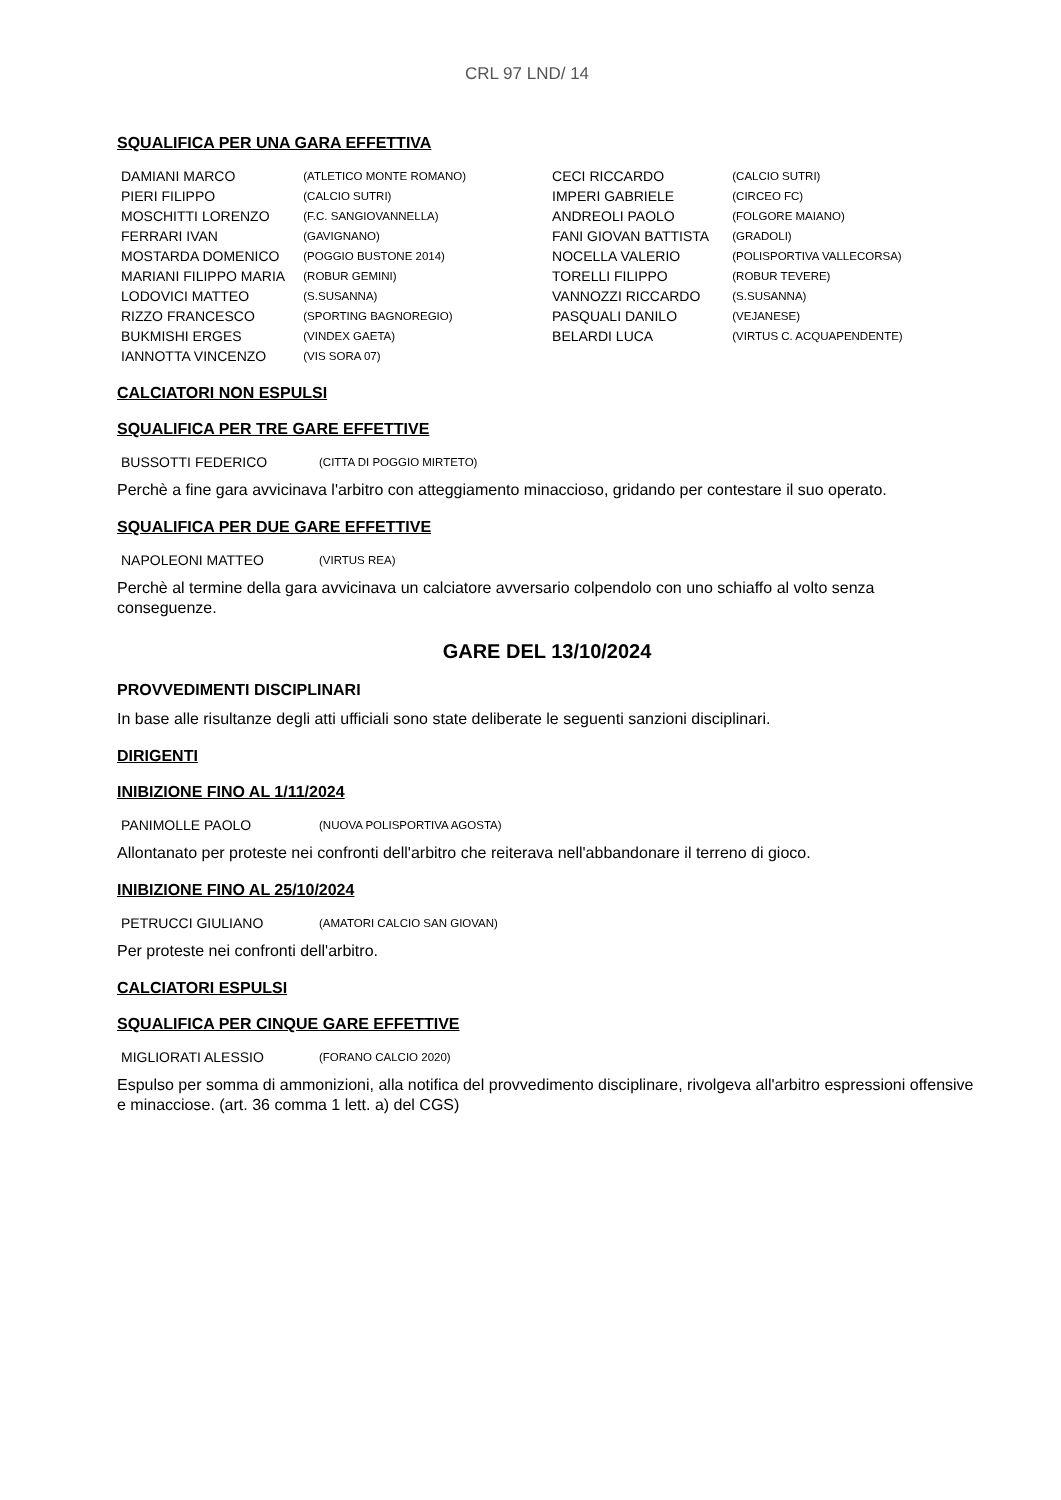CRL 97 LND/ 14
SQUALIFICA PER UNA GARA EFFETTIVA
| DAMIANI MARCO | (ATLETICO MONTE ROMANO) | CECI RICCARDO | (CALCIO SUTRI) |
| PIERI FILIPPO | (CALCIO SUTRI) | IMPERI GABRIELE | (CIRCEO FC) |
| MOSCHITTI LORENZO | (F.C. SANGIOVANNELLA) | ANDREOLI PAOLO | (FOLGORE MAIANO) |
| FERRARI IVAN | (GAVIGNANO) | FANI GIOVAN BATTISTA | (GRADOLI) |
| MOSTARDA DOMENICO | (POGGIO BUSTONE 2014) | NOCELLA VALERIO | (POLISPORTIVA VALLECORSA) |
| MARIANI FILIPPO MARIA | (ROBUR GEMINI) | TORELLI FILIPPO | (ROBUR TEVERE) |
| LODOVICI MATTEO | (S.SUSANNA) | VANNOZZI RICCARDO | (S.SUSANNA) |
| RIZZO FRANCESCO | (SPORTING BAGNOREGIO) | PASQUALI DANILO | (VEJANESE) |
| BUKMISHI ERGES | (VINDEX GAETA) | BELARDI LUCA | (VIRTUS C. ACQUAPENDENTE) |
| IANNOTTA VINCENZO | (VIS SORA 07) | | |
CALCIATORI NON ESPULSI
SQUALIFICA PER TRE GARE EFFETTIVE
| BUSSOTTI FEDERICO | (CITTA DI POGGIO MIRTETO) |
Perchè a fine gara avvicinava l'arbitro con atteggiamento minaccioso, gridando per contestare il suo operato.
SQUALIFICA PER DUE GARE EFFETTIVE
| NAPOLEONI MATTEO | (VIRTUS REA) |
Perchè al termine della gara avvicinava un calciatore avversario colpendolo con uno schiaffo al volto senza conseguenze.
GARE DEL 13/10/2024
PROVVEDIMENTI DISCIPLINARI
In base alle risultanze degli atti ufficiali sono state deliberate le seguenti sanzioni disciplinari.
DIRIGENTI
INIBIZIONE FINO AL 1/11/2024
| PANIMOLLE PAOLO | (NUOVA POLISPORTIVA AGOSTA) |
Allontanato per proteste nei confronti dell'arbitro che reiterava nell'abbandonare il terreno di gioco.
INIBIZIONE FINO AL 25/10/2024
| PETRUCCI GIULIANO | (AMATORI CALCIO SAN GIOVAN) |
Per proteste nei confronti dell'arbitro.
CALCIATORI ESPULSI
SQUALIFICA PER CINQUE GARE EFFETTIVE
| MIGLIORATI ALESSIO | (FORANO CALCIO 2020) |
Espulso per somma di ammonizioni, alla notifica del provvedimento disciplinare, rivolgeva all'arbitro espressioni offensive e minacciose. (art. 36 comma 1 lett. a) del CGS)